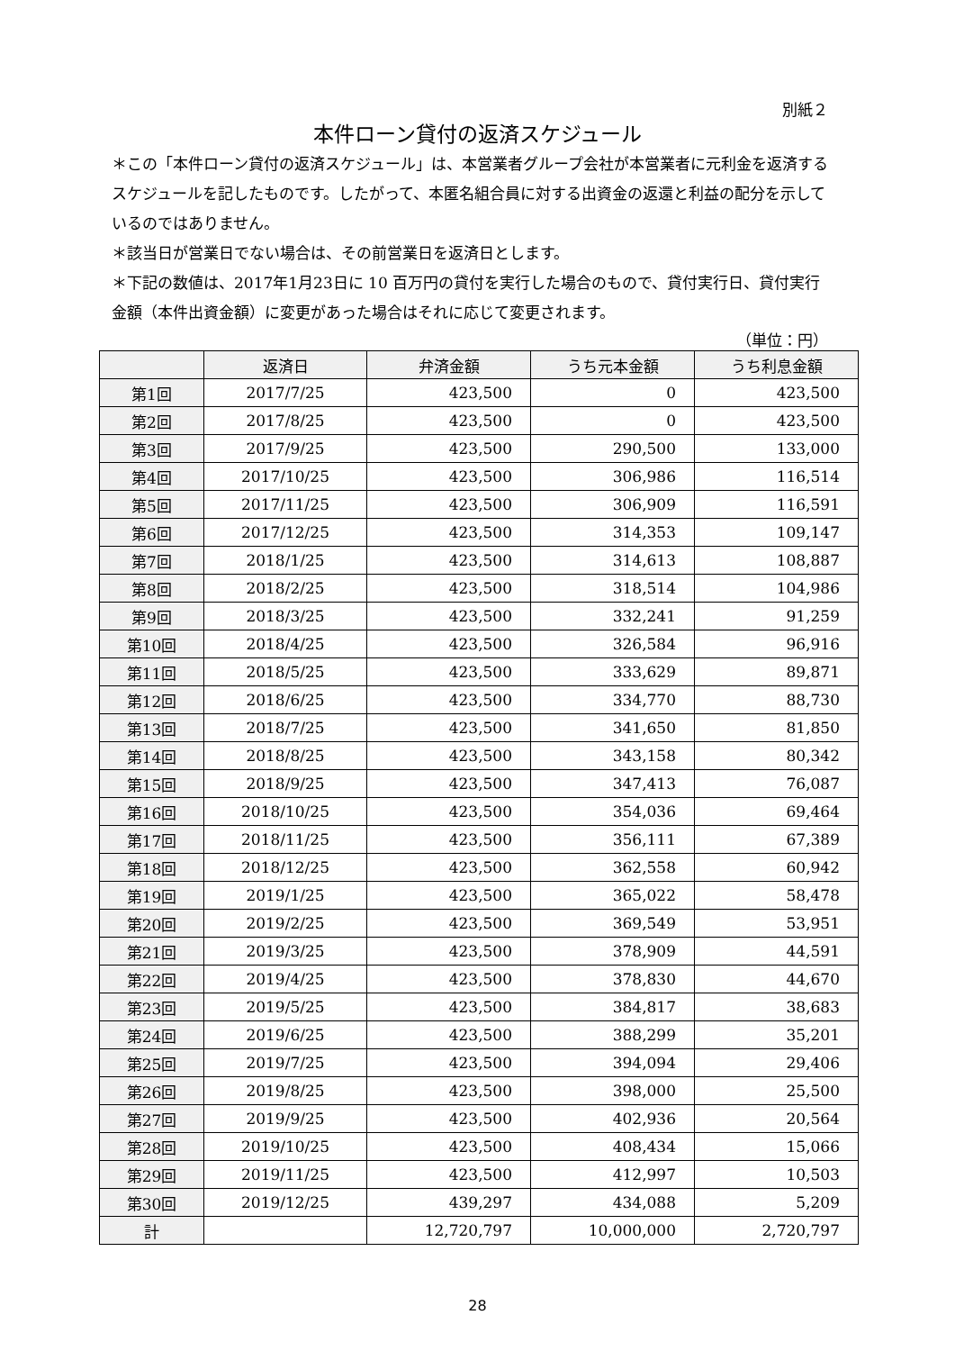別紙２
本件ローン貸付の返済スケジュール
＊この「本件ローン貸付の返済スケジュール」は、本営業者グループ会社が本営業者に元利金を返済するスケジュールを記したものです。したがって、本匿名組合員に対する出資金の返還と利益の配分を示しているのではありません。
＊該当日が営業日でない場合は、その前営業日を返済日とします。
＊下記の数値は、2017年1月23日に 10 百万円の貸付を実行した場合のもので、貸付実行日、貸付実行金額（本件出資金額）に変更があった場合はそれに応じて変更されます。
（単位：円）
| | 返済日 | 弁済金額 | うち元本金額 | うち利息金額 |
| --- | --- | --- | --- | --- |
| 第1回 | 2017/7/25 | 423,500 | 0 | 423,500 |
| 第2回 | 2017/8/25 | 423,500 | 0 | 423,500 |
| 第3回 | 2017/9/25 | 423,500 | 290,500 | 133,000 |
| 第4回 | 2017/10/25 | 423,500 | 306,986 | 116,514 |
| 第5回 | 2017/11/25 | 423,500 | 306,909 | 116,591 |
| 第6回 | 2017/12/25 | 423,500 | 314,353 | 109,147 |
| 第7回 | 2018/1/25 | 423,500 | 314,613 | 108,887 |
| 第8回 | 2018/2/25 | 423,500 | 318,514 | 104,986 |
| 第9回 | 2018/3/25 | 423,500 | 332,241 | 91,259 |
| 第10回 | 2018/4/25 | 423,500 | 326,584 | 96,916 |
| 第11回 | 2018/5/25 | 423,500 | 333,629 | 89,871 |
| 第12回 | 2018/6/25 | 423,500 | 334,770 | 88,730 |
| 第13回 | 2018/7/25 | 423,500 | 341,650 | 81,850 |
| 第14回 | 2018/8/25 | 423,500 | 343,158 | 80,342 |
| 第15回 | 2018/9/25 | 423,500 | 347,413 | 76,087 |
| 第16回 | 2018/10/25 | 423,500 | 354,036 | 69,464 |
| 第17回 | 2018/11/25 | 423,500 | 356,111 | 67,389 |
| 第18回 | 2018/12/25 | 423,500 | 362,558 | 60,942 |
| 第19回 | 2019/1/25 | 423,500 | 365,022 | 58,478 |
| 第20回 | 2019/2/25 | 423,500 | 369,549 | 53,951 |
| 第21回 | 2019/3/25 | 423,500 | 378,909 | 44,591 |
| 第22回 | 2019/4/25 | 423,500 | 378,830 | 44,670 |
| 第23回 | 2019/5/25 | 423,500 | 384,817 | 38,683 |
| 第24回 | 2019/6/25 | 423,500 | 388,299 | 35,201 |
| 第25回 | 2019/7/25 | 423,500 | 394,094 | 29,406 |
| 第26回 | 2019/8/25 | 423,500 | 398,000 | 25,500 |
| 第27回 | 2019/9/25 | 423,500 | 402,936 | 20,564 |
| 第28回 | 2019/10/25 | 423,500 | 408,434 | 15,066 |
| 第29回 | 2019/11/25 | 423,500 | 412,997 | 10,503 |
| 第30回 | 2019/12/25 | 439,297 | 434,088 | 5,209 |
| 計 | | 12,720,797 | 10,000,000 | 2,720,797 |
28